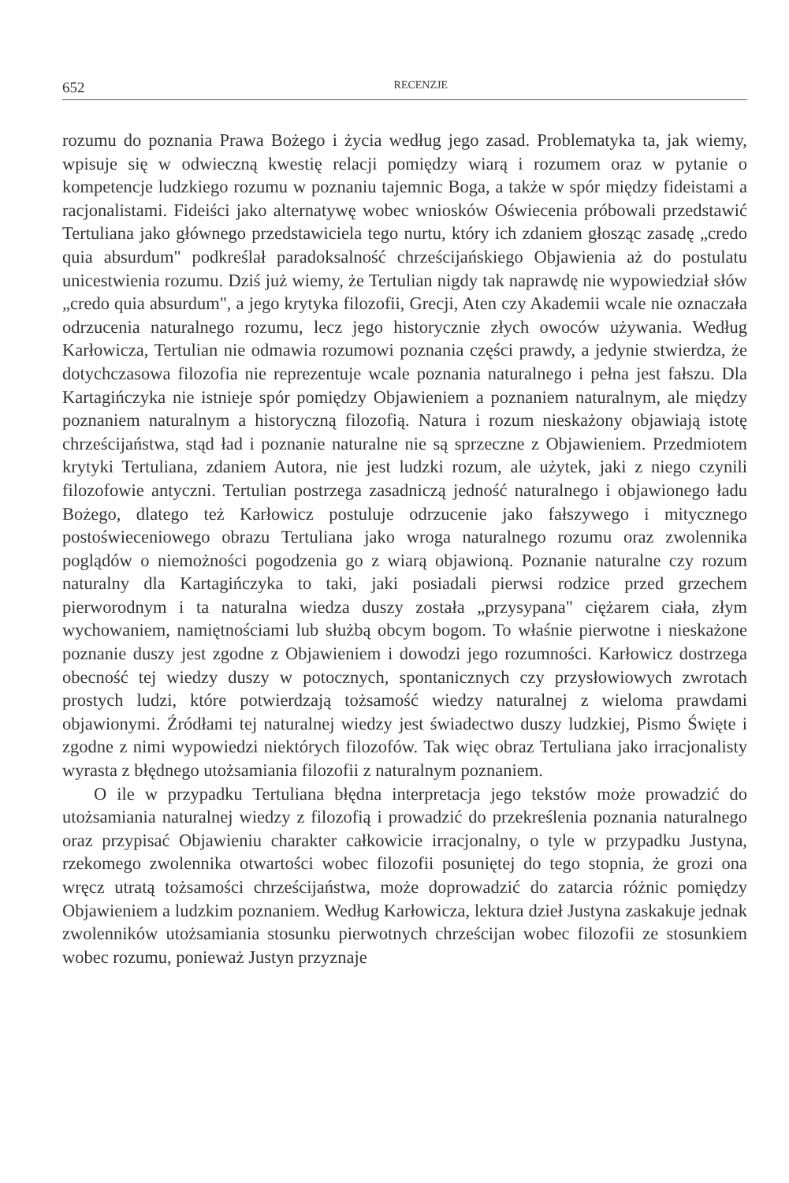652 RECENZJE
rozumu do poznania Prawa Bożego i życia według jego zasad. Problematyka ta, jak wiemy, wpisuje się w odwieczną kwestię relacji pomiędzy wiarą i rozumem oraz w pytanie o kompetencje ludzkiego rozumu w poznaniu tajemnic Boga, a także w spór między fideistami a racjonalistami. Fideiści jako alternatywę wobec wniosków Oświecenia próbowali przedstawić Tertuliana jako głównego przedstawiciela tego nurtu, który ich zdaniem głosząc zasadę „credo quia absurdum" podkreślał paradoksalność chrześcijańskiego Objawienia aż do postulatu unicestwienia rozumu. Dziś już wiemy, że Tertulian nigdy tak naprawdę nie wypowiedział słów „credo quia absurdum", a jego krytyka filozofii, Grecji, Aten czy Akademii wcale nie oznaczała odrzucenia naturalnego rozumu, lecz jego historycznie złych owoców używania. Według Karłowicza, Tertulian nie odmawia rozumowi poznania części prawdy, a jedynie stwierdza, że dotychczasowa filozofia nie reprezentuje wcale poznania naturalnego i pełna jest fałszu. Dla Kartagińczyka nie istnieje spór pomiędzy Objawieniem a poznaniem naturalnym, ale między poznaniem naturalnym a historyczną filozofią. Natura i rozum nieskażony objawiają istotę chrześcijaństwa, stąd ład i poznanie naturalne nie są sprzeczne z Objawieniem. Przedmiotem krytyki Tertuliana, zdaniem Autora, nie jest ludzki rozum, ale użytek, jaki z niego czynili filozofowie antyczni. Tertulian postrzega zasadniczą jedność naturalnego i objawionego ładu Bożego, dlatego też Karłowicz postuluje odrzucenie jako fałszywego i mitycznego postoświeceniowego obrazu Tertuliana jako wroga naturalnego rozumu oraz zwolennika poglądów o niemożności pogodzenia go z wiarą objawioną. Poznanie naturalne czy rozum naturalny dla Kartagińczyka to taki, jaki posiadali pierwsi rodzice przed grzechem pierworodnym i ta naturalna wiedza duszy została „przysypana" ciężarem ciała, złym wychowaniem, namiętnościami lub służbą obcym bogom. To właśnie pierwotne i nieskażone poznanie duszy jest zgodne z Objawieniem i dowodzi jego rozumności. Karłowicz dostrzega obecność tej wiedzy duszy w potocznych, spontanicznych czy przysłowiowych zwrotach prostych ludzi, które potwierdzają tożsamość wiedzy naturalnej z wieloma prawdami objawionymi. Źródłami tej naturalnej wiedzy jest świadectwo duszy ludzkiej, Pismo Święte i zgodne z nimi wypowiedzi niektórych filozofów. Tak więc obraz Tertuliana jako irracjonalisty wyrasta z błędnego utożsamiania filozofii z naturalnym poznaniem.
O ile w przypadku Tertuliana błędna interpretacja jego tekstów może prowadzić do utożsamiania naturalnej wiedzy z filozofią i prowadzić do przekreślenia poznania naturalnego oraz przypisać Objawieniu charakter całkowicie irracjonalny, o tyle w przypadku Justyna, rzekomego zwolennika otwartości wobec filozofii posuniętej do tego stopnia, że grozi ona wręcz utratą tożsamości chrześcijaństwa, może doprowadzić do zatarcia różnic pomiędzy Objawieniem a ludzkim poznaniem. Według Karłowicza, lektura dzieł Justyna zaskakuje jednak zwolenników utożsamiania stosunku pierwotnych chrześcijan wobec filozofii ze stosunkiem wobec rozumu, ponieważ Justyn przyznaje